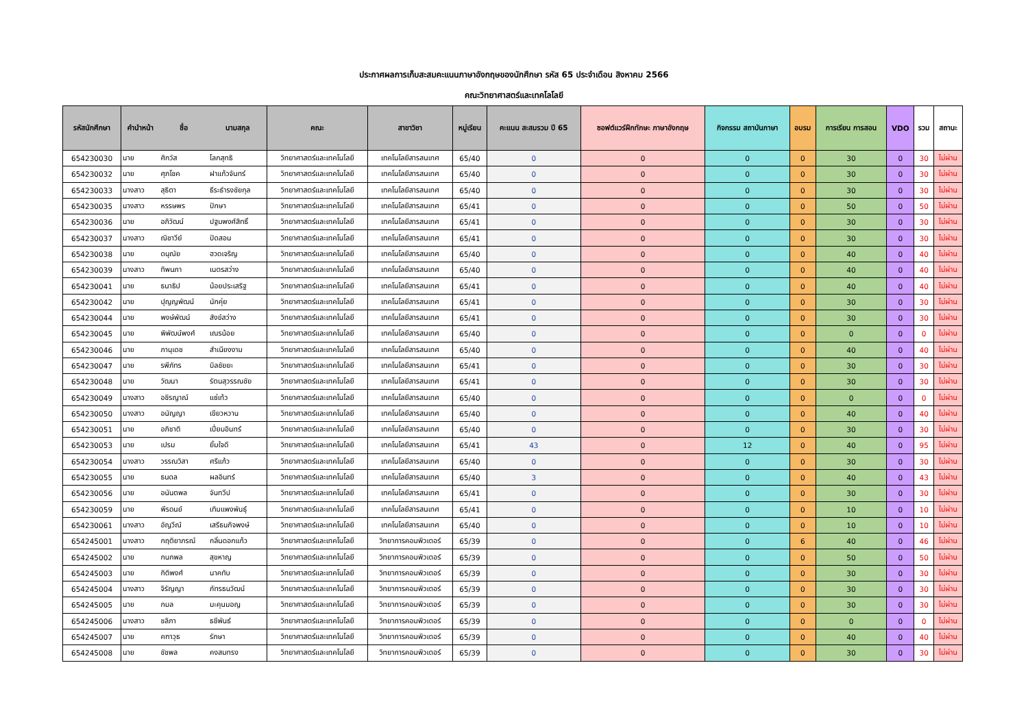ประกาศผลการเก็บสะสมคะแนนภาษาอังกฤษของนักศึกษา รหัส 65 ประจำเดือน สิงหาคม 2566
คณะวิทยาศาสตร์และเทคโลโลยี
| รหัสนักศึกษา | คำนำหน้า | ชื่อ | นามสกุล | คณะ | สาขาวิชา | หมู่เรียน | คะแนน สะสมรวม ปี 65 | ซอฟต์แวร์ฝึกทักษะ ภาษาอังกฤษ | กิจกรรม สถาบันภาษา | อบรม | การเรียน การสอน | VDO | รวม | สถานะ |
| --- | --- | --- | --- | --- | --- | --- | --- | --- | --- | --- | --- | --- | --- | --- |
| 654230030 | นาย | ศิกวัส | โลกสุทธิ | วิทยาศาสตร์และเทคโนโลยี | เทคโนโลยีสารสนเทศ | 65/40 | 0 | 0 | 0 | 0 | 30 | 0 | 30 | ไม่ผ่าน |
| 654230032 | นาย | ศุภโชค | ฝาแก้วจันทร์ | วิทยาศาสตร์และเทคโนโลยี | เทคโนโลยีสารสนเทศ | 65/40 | 0 | 0 | 0 | 0 | 30 | 0 | 30 | ไม่ผ่าน |
| 654230033 | นางสาว | สุธิตา | ธีระธำรงชัยกุล | วิทยาศาสตร์และเทคโนโลยี | เทคโนโลยีสารสนเทศ | 65/40 | 0 | 0 | 0 | 0 | 30 | 0 | 30 | ไม่ผ่าน |
| 654230035 | นางสาว | หรรษพร | ปักษา | วิทยาศาสตร์และเทคโนโลยี | เทคโนโลยีสารสนเทศ | 65/41 | 0 | 0 | 0 | 0 | 50 | 0 | 50 | ไม่ผ่าน |
| 654230036 | นาย | อภิวัฒน์ | ปฐมพงศ์สิทธิ์ | วิทยาศาสตร์และเทคโนโลยี | เทคโนโลยีสารสนเทศ | 65/41 | 0 | 0 | 0 | 0 | 30 | 0 | 30 | ไม่ผ่าน |
| 654230037 | นางสาว | ณิชาวีย์ | ปัดสอน | วิทยาศาสตร์และเทคโนโลยี | เทคโนโลยีสารสนเทศ | 65/41 | 0 | 0 | 0 | 0 | 30 | 0 | 30 | ไม่ผ่าน |
| 654230038 | นาย | ดนุณัย | ฮวดเจริญ | วิทยาศาสตร์และเทคโนโลยี | เทคโนโลยีสารสนเทศ | 65/40 | 0 | 0 | 0 | 0 | 40 | 0 | 40 | ไม่ผ่าน |
| 654230039 | นางสาว | ทิพนภา | เนตรสว่าง | วิทยาศาสตร์และเทคโนโลยี | เทคโนโลยีสารสนเทศ | 65/40 | 0 | 0 | 0 | 0 | 40 | 0 | 40 | ไม่ผ่าน |
| 654230041 | นาย | ธนาธิป | น้อยประเสริฐ | วิทยาศาสตร์และเทคโนโลยี | เทคโนโลยีสารสนเทศ | 65/41 | 0 | 0 | 0 | 0 | 40 | 0 | 40 | ไม่ผ่าน |
| 654230042 | นาย | ปุญญพัฒน์ | นักคุ่ย | วิทยาศาสตร์และเทคโนโลยี | เทคโนโลยีสารสนเทศ | 65/41 | 0 | 0 | 0 | 0 | 30 | 0 | 30 | ไม่ผ่าน |
| 654230044 | นาย | พงษ์พัฒน์ | สังข์สว่าง | วิทยาศาสตร์และเทคโนโลยี | เทคโนโลยีสารสนเทศ | 65/41 | 0 | 0 | 0 | 0 | 30 | 0 | 30 | ไม่ผ่าน |
| 654230045 | นาย | พิพัฒน์พงศ์ | เณรน้อย | วิทยาศาสตร์และเทคโนโลยี | เทคโนโลยีสารสนเทศ | 65/40 | 0 | 0 | 0 | 0 | 0 | 0 | 0 | ไม่ผ่าน |
| 654230046 | นาย | ภานุเดช | สำเนียงงาม | วิทยาศาสตร์และเทคโนโลยี | เทคโนโลยีสารสนเทศ | 65/40 | 0 | 0 | 0 | 0 | 40 | 0 | 40 | ไม่ผ่าน |
| 654230047 | นาย | รพีภัทร | บิลชัยยะ | วิทยาศาสตร์และเทคโนโลยี | เทคโนโลยีสารสนเทศ | 65/41 | 0 | 0 | 0 | 0 | 30 | 0 | 30 | ไม่ผ่าน |
| 654230048 | นาย | วัฒนา | รัตนสุวรรณชัย | วิทยาศาสตร์และเทคโนโลยี | เทคโนโลยีสารสนเทศ | 65/41 | 0 | 0 | 0 | 0 | 30 | 0 | 30 | ไม่ผ่าน |
| 654230049 | นางสาว | อชิรญาณ์ | แซ่เท้ว | วิทยาศาสตร์และเทคโนโลยี | เทคโนโลยีสารสนเทศ | 65/40 | 0 | 0 | 0 | 0 | 0 | 0 | 0 | ไม่ผ่าน |
| 654230050 | นางสาว | อนัญญา | เขียวหวาน | วิทยาศาสตร์และเทคโนโลยี | เทคโนโลยีสารสนเทศ | 65/40 | 0 | 0 | 0 | 0 | 40 | 0 | 40 | ไม่ผ่าน |
| 654230051 | นาย | อภิชาติ | เปี่ยมอินทร์ | วิทยาศาสตร์และเทคโนโลยี | เทคโนโลยีสารสนเทศ | 65/40 | 0 | 0 | 0 | 0 | 30 | 0 | 30 | ไม่ผ่าน |
| 654230053 | นาย | เปรม | ยิ้มใจดี | วิทยาศาสตร์และเทคโนโลยี | เทคโนโลยีสารสนเทศ | 65/41 | 43 | 0 | 12 | 0 | 40 | 0 | 95 | ไม่ผ่าน |
| 654230054 | นางสาว | วรรณวิสา | ศรีแก้ว | วิทยาศาสตร์และเทคโนโลยี | เทคโนโลยีสารสนเทศ | 65/40 | 0 | 0 | 0 | 0 | 30 | 0 | 30 | ไม่ผ่าน |
| 654230055 | นาย | ธนดล | ผลอินทร์ | วิทยาศาสตร์และเทคโนโลยี | เทคโนโลยีสารสนเทศ | 65/40 | 3 | 0 | 0 | 0 | 40 | 0 | 43 | ไม่ผ่าน |
| 654230056 | นาย | อนันตพล | จันทวีป | วิทยาศาสตร์และเทคโนโลยี | เทคโนโลยีสารสนเทศ | 65/41 | 0 | 0 | 0 | 0 | 30 | 0 | 30 | ไม่ผ่าน |
| 654230059 | นาย | พีรดนย์ | เทิมแพงพันธุ์ | วิทยาศาสตร์และเทคโนโลยี | เทคโนโลยีสารสนเทศ | 65/41 | 0 | 0 | 0 | 0 | 10 | 0 | 10 | ไม่ผ่าน |
| 654230061 | นางสาว | อัญวีณ์ | เสรีธนกิจพงษ์ | วิทยาศาสตร์และเทคโนโลยี | เทคโนโลยีสารสนเทศ | 65/40 | 0 | 0 | 0 | 0 | 10 | 0 | 10 | ไม่ผ่าน |
| 654245001 | นางสาว | กฤติยาภรณ์ | กลิ่นดอกแก้ว | วิทยาศาสตร์และเทคโนโลยี | วิทยาการคอมพิวเตอร์ | 65/39 | 0 | 0 | 0 | 6 | 40 | 0 | 46 | ไม่ผ่าน |
| 654245002 | นาย | กนกพล | สุขหาญ | วิทยาศาสตร์และเทคโนโลยี | วิทยาการคอมพิวเตอร์ | 65/39 | 0 | 0 | 0 | 0 | 50 | 0 | 50 | ไม่ผ่าน |
| 654245003 | นาย | กิติพงศ์ | นาคทับ | วิทยาศาสตร์และเทคโนโลยี | วิทยาการคอมพิวเตอร์ | 65/39 | 0 | 0 | 0 | 0 | 30 | 0 | 30 | ไม่ผ่าน |
| 654245004 | นางสาว | จิรัญญา | ภัทรธนวัฒน์ | วิทยาศาสตร์และเทคโนโลยี | วิทยาการคอมพิวเตอร์ | 65/39 | 0 | 0 | 0 | 0 | 30 | 0 | 30 | ไม่ผ่าน |
| 654245005 | นาย | กมล | มะคุนมอญ | วิทยาศาสตร์และเทคโนโลยี | วิทยาการคอมพิวเตอร์ | 65/39 | 0 | 0 | 0 | 0 | 30 | 0 | 30 | ไม่ผ่าน |
| 654245006 | นางสาว | ชลิภา | ธชีพันธ์ | วิทยาศาสตร์และเทคโนโลยี | วิทยาการคอมพิวเตอร์ | 65/39 | 0 | 0 | 0 | 0 | 0 | 0 | 0 | ไม่ผ่าน |
| 654245007 | นาย | คฑาวุธ | รักษา | วิทยาศาสตร์และเทคโนโลยี | วิทยาการคอมพิวเตอร์ | 65/39 | 0 | 0 | 0 | 0 | 40 | 0 | 40 | ไม่ผ่าน |
| 654245008 | นาย | ชัชพล | คงสมทรง | วิทยาศาสตร์และเทคโนโลยี | วิทยาการคอมพิวเตอร์ | 65/39 | 0 | 0 | 0 | 0 | 30 | 0 | 30 | ไม่ผ่าน |